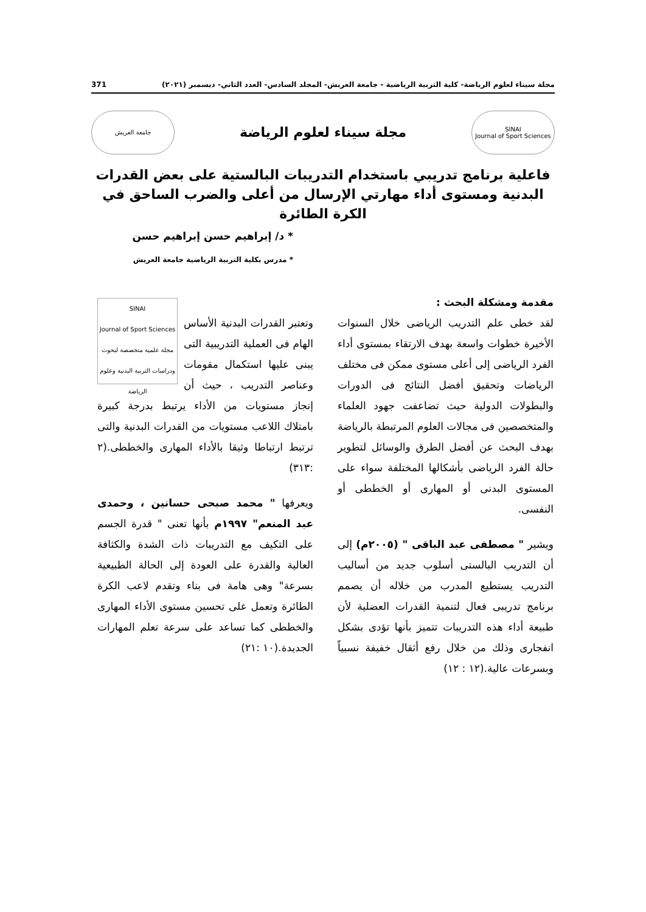مجلة سيناء لعلوم الرياضة- كلية التربية الرياضية - جامعة العريش- المجلد السادس- العدد الثاني- ديسمبر (٢٠٢١) 371
SINAI
Journal of Sport Sciences
مجلة سيناء لعلوم الرياضة
جامعة العريش
فاعلية برنامج تدريبي باستخدام التدريبات البالستية على بعض القدرات البدنية ومستوى أداء مهارتي الإرسال من أعلى والضرب الساحق في الكرة الطائرة
* د/ إبراهيم حسن إبراهيم حسن
* مدرس بكلية التربية الرياضية جامعة العريش
مقدمة ومشكلة البحث :
لقد خطى علم التدريب الرياضى خلال السنوات الأخيرة خطوات واسعة بهدف الارتقاء بمستوى أداء الفرد الرياضى إلى أعلى مستوى ممكن فى مختلف الرياضات وتحقيق أفضل النتائج فى الدورات والبطولات الدولية حيث تضاعفت جهود العلماء والمتخصصين فى مجالات العلوم المرتبطة بالرياضة بهدف البحث عن أفضل الطرق والوسائل لتطوير حالة الفرد الرياضى بأشكالها المختلفة سواء على المستوى البدنى أو المهارى أو الخططى أو النفسى.
ويشير " مصطفى عبد الباقى " (٢٠٠٥م) إلى أن التدريب البالستى أسلوب جديد من أساليب التدريب يستطيع المدرب من خلاله أن يصمم برنامج تدريبى فعال لتنمية القدرات العضلية لأن طبيعة أداء هذه التدريبات تتميز بأنها تؤدى بشكل انفجارى وذلك من خلال رفع أثقال خفيفة نسبياً وبسرعات عالية.(١٢ : ١٢)
SINAI
Journal of Sport Sciences
مجلة علمية متخصصة لبحوث ودراسات التربية البدنية وعلوم الرياضة
وتعتبر القدرات البدنية الأساس الهام فى العملية التدريبية التى يبنى عليها استكمال مقومات وعناصر التدريب ، حيث أن إنجاز مستويات من الأداء يرتبط بدرجة كبيرة بامتلاك اللاعب مستويات من القدرات البدنية والتى ترتبط ارتباطا وثيقا بالأداء المهارى والخططى.(٢ :٣١٣)
ويعرفها " محمد صبحى حسانين ، وحمدى عبد المنعم" ١٩٩٧م بأنها تعنى " قدرة الجسم على التكيف مع التدريبات ذات الشدة والكثافة العالية والقدرة على العودة إلى الحالة الطبيعية بسرعة" وهى هامة فى بناء وتقدم لاعب الكرة الطائرة وتعمل على تحسين مستوى الأداء المهارى والخططى كما تساعد على سرعة تعلم المهارات الجديدة.(١٠ :٢١)